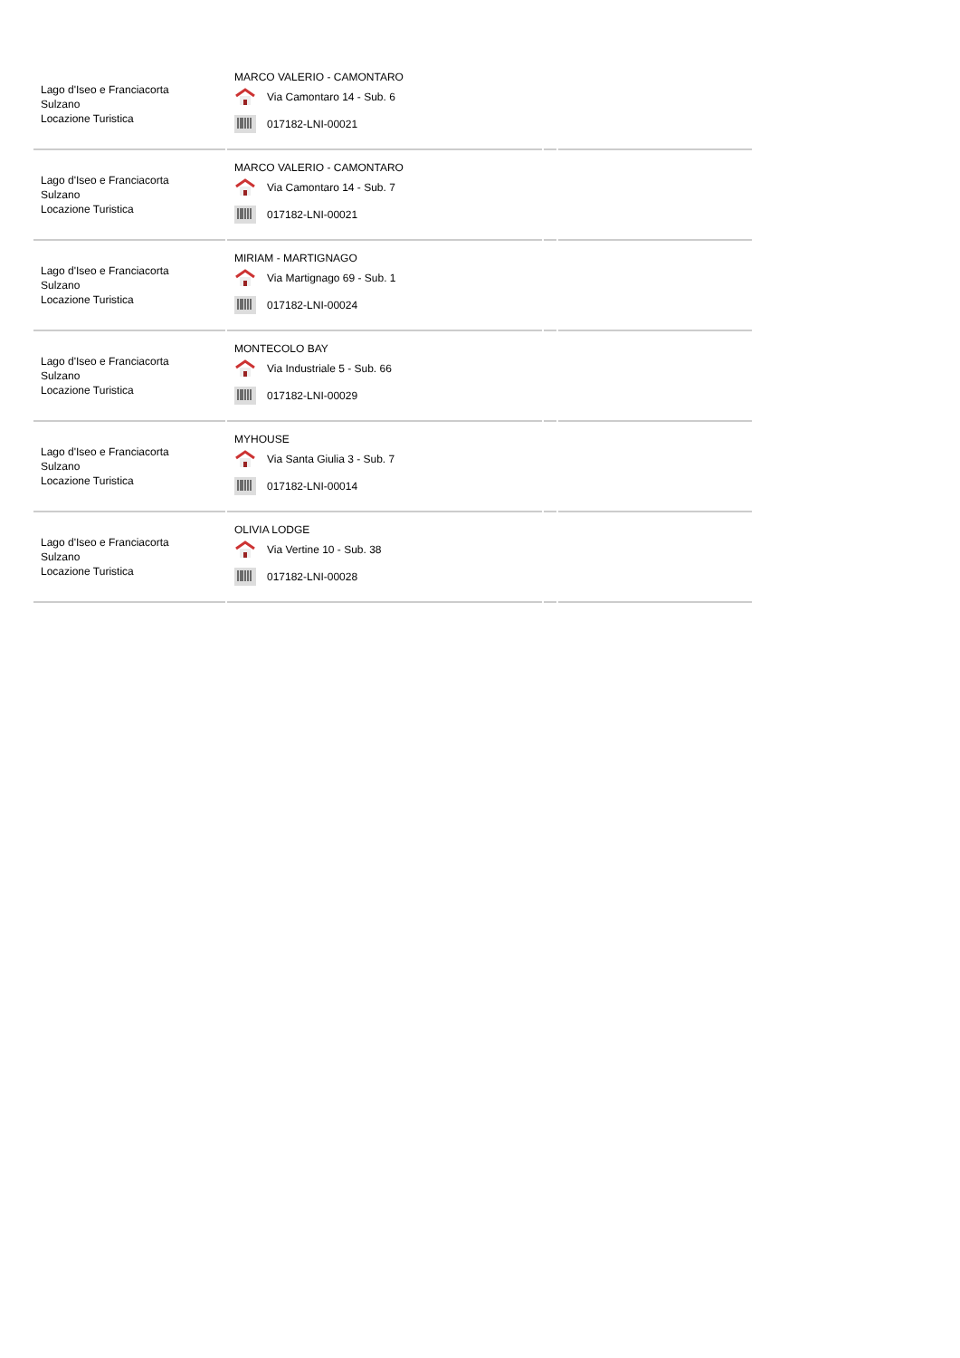| Lago d'Iseo e Franciacorta Sulzano Locazione Turistica | MARCO VALERIO - CAMONTARO Via Camontaro 14 - Sub. 6 017182-LNI-00021 | | |
| Lago d'Iseo e Franciacorta Sulzano Locazione Turistica | MARCO VALERIO - CAMONTARO Via Camontaro 14 - Sub. 7 017182-LNI-00021 | | |
| Lago d'Iseo e Franciacorta Sulzano Locazione Turistica | MIRIAM - MARTIGNAGO Via Martignago 69 - Sub. 1 017182-LNI-00024 | | |
| Lago d'Iseo e Franciacorta Sulzano Locazione Turistica | MONTECOLO BAY Via Industriale 5 - Sub. 66 017182-LNI-00029 | | |
| Lago d'Iseo e Franciacorta Sulzano Locazione Turistica | MYHOUSE Via Santa Giulia 3 - Sub. 7 017182-LNI-00014 | | |
| Lago d'Iseo e Franciacorta Sulzano Locazione Turistica | OLIVIA LODGE Via Vertine 10 - Sub. 38 017182-LNI-00028 | | |